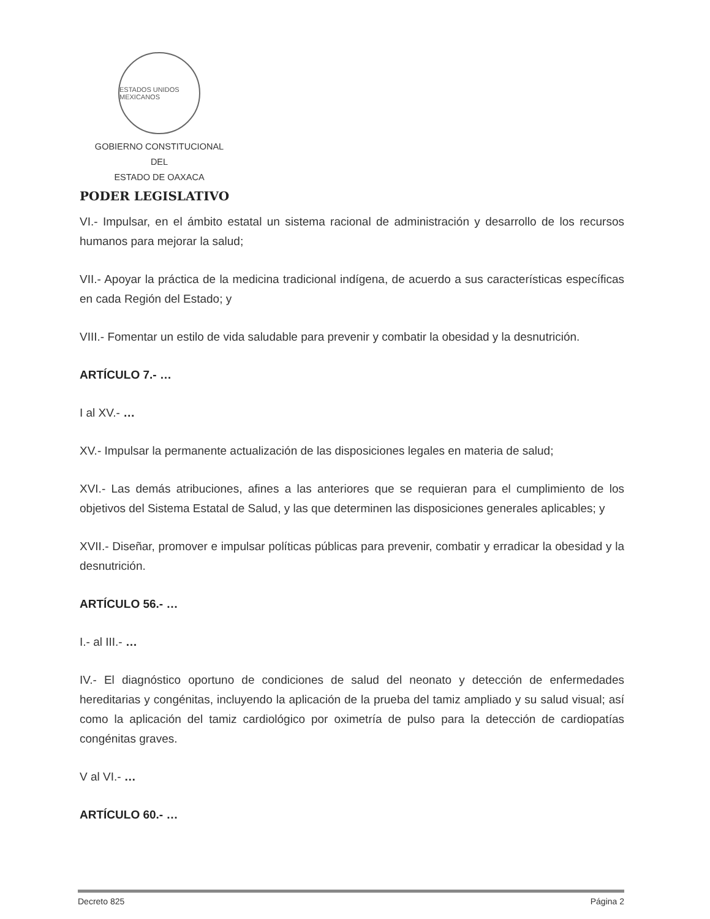ESTADOS UNIDOS MEXICANOS
GOBIERNO CONSTITUCIONAL
DEL
ESTADO DE OAXACA
PODER LEGISLATIVO
VI.- Impulsar, en el ámbito estatal un sistema racional de administración y desarrollo de los recursos humanos para mejorar la salud;
VII.- Apoyar la práctica de la medicina tradicional indígena, de acuerdo a sus características específicas en cada Región del Estado; y
VIII.- Fomentar un estilo de vida saludable para prevenir y combatir la obesidad y la desnutrición.
ARTÍCULO 7.- …
I al XV.- …
XV.- Impulsar la permanente actualización de las disposiciones legales en materia de salud;
XVI.- Las demás atribuciones, afines a las anteriores que se requieran para el cumplimiento de los objetivos del Sistema Estatal de Salud, y las que determinen las disposiciones generales aplicables; y
XVII.- Diseñar, promover e impulsar políticas públicas para prevenir, combatir y erradicar la obesidad y la desnutrición.
ARTÍCULO 56.- …
I.- al III.- …
IV.- El diagnóstico oportuno de condiciones de salud del neonato y detección de enfermedades hereditarias y congénitas, incluyendo la aplicación de la prueba del tamiz ampliado y su salud visual; así como la aplicación del tamiz cardiológico por oximetría de pulso para la detección de cardiopatías congénitas graves.
V al VI.- …
ARTÍCULO 60.- …
Decreto 825 Página 2